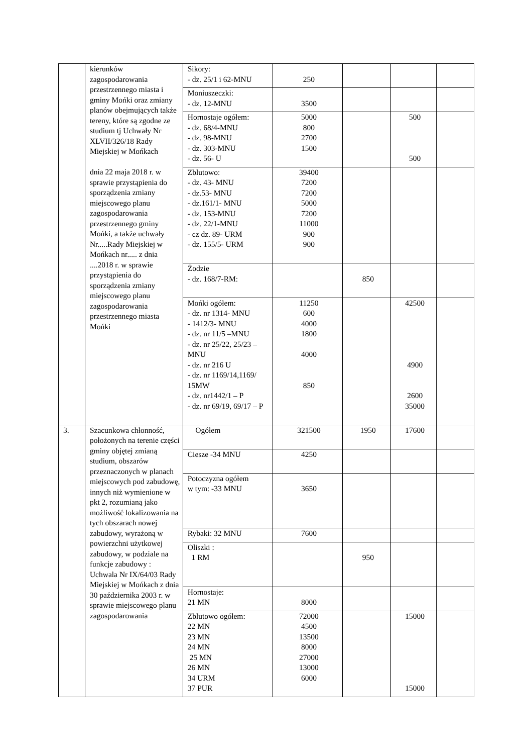| | kierunków zagospodarowania przestrzennego miasta i gminy Mońki oraz zmiany planów obejmujących także tereny, które są zgodne ze studium tj Uchwały Nr XLVII/326/18 Rady Miejskiej w Mońkach dnia 22 maja 2018 r. w sprawie przystąpienia do sporządzenia zmiany miejscowego planu zagospodarowania przestrzennego gminy Mońki, a także uchwały Nr.....Rady Miejskiej w Mońkach nr..... z dnia ....2018 r. w sprawie przystąpienia do sporządzenia zmiany miejscowego planu zagospodarowania przestrzennego miasta Mońki | Sikory: - dz. 25/1 i 62-MNU | 250 | | | |
| | | Moniuszeczki: - dz. 12-MNU | 3500 | | | |
| | | Hornostaje ogółem: - dz. 68/4-MNU - dz. 98-MNU - dz. 303-MNU - dz. 56- U | 5000 800 2700 1500 | | 500 500 | |
| | | Zblutowo: - dz. 43- MNU - dz.53- MNU - dz.161/1- MNU - dz. 153-MNU - dz. 22/1-MNU - cz dz. 89- URM - dz. 155/5- URM | 39400 7200 7200 5000 7200 11000 900 900 | | | |
| | | Żodzie - dz. 168/7-RM: | | 850 | | |
| | | Mońki ogółem: - dz. nr 1314- MNU - 1412/3- MNU - dz. nr 11/5 –MNU - dz. nr 25/22, 25/23 – MNU - dz. nr 216 U - dz. nr 1169/14,1169/ 15MW - dz. nr1442/1 – P - dz. nr 69/19, 69/17 – P | 11250 600 4000 1800 4000 850 | | 42500 4900 2600 35000 | |
| 3. | Szacunkowa chłonność, położonych na terenie części gminy objętej zmianą studium, obszarów przeznaczonych w planach miejscowych pod zabudowę, innych niż wymienione w pkt 2, rozumianą jako możliwość lokalizowania na tych obszarach nowej zabudowy, wyrażoną w powierzchni użytkowej zabudowy, w podziale na funkcje zabudowy : Uchwala Nr IX/64/03 Rady Miejskiej w Mońkach z dnia 30 października 2003 r. w sprawie miejscowego planu zagospodarowania | Ogółem | 321500 | 1950 | 17600 | |
| | | Ciesze -34 MNU | 4250 | | | |
| | | Potoczyzna ogółem w tym: -33 MNU | 3650 | | | |
| | | Rybaki: 32 MNU | 7600 | | | |
| | | Oliszki : 1 RM | | 950 | | |
| | | Hornostaje: 21 MN | 8000 | | | |
| | | Zblutowo ogółem: 22 MN 23 MN 24 MN 25 MN 26 MN 34 URM 37 PUR | 72000 4500 13500 8000 27000 13000 6000 | | 15000 15000 | |